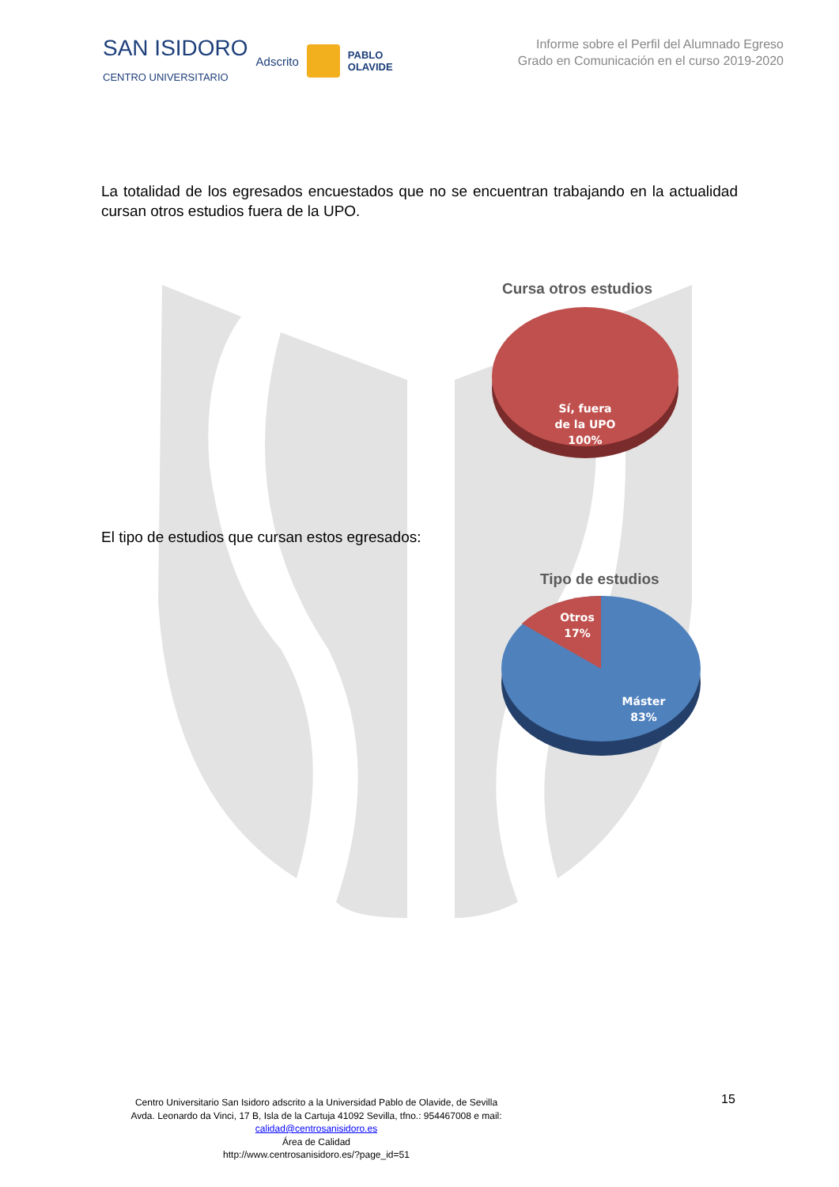SAN ISIDORO
CENTRO UNIVERSITARIO Adscrito PABLO
OLAVIDE
Informe sobre el Perfil del Alumnado Egreso
Grado en Comunicación en el curso 2019-2020
La totalidad de los egresados encuestados que no se encuentran trabajando en la actualidad cursan otros estudios fuera de la UPO.
Cursa otros estudios
Sí, fuera
de la UPO
100%
El tipo de estudios que cursan estos egresados:
Tipo de estudios
Otros
17%
Máster
83%
15
Centro Universitario San Isidoro adscrito a la Universidad Pablo de Olavide, de Sevilla
Avda. Leonardo da Vinci, 17 B, Isla de la Cartuja 41092 Sevilla, tfno.: 954467008 e mail:
calidad@centrosanisidoro.es
Área de Calidad
http://www.centrosanisidoro.es/?page_id=51